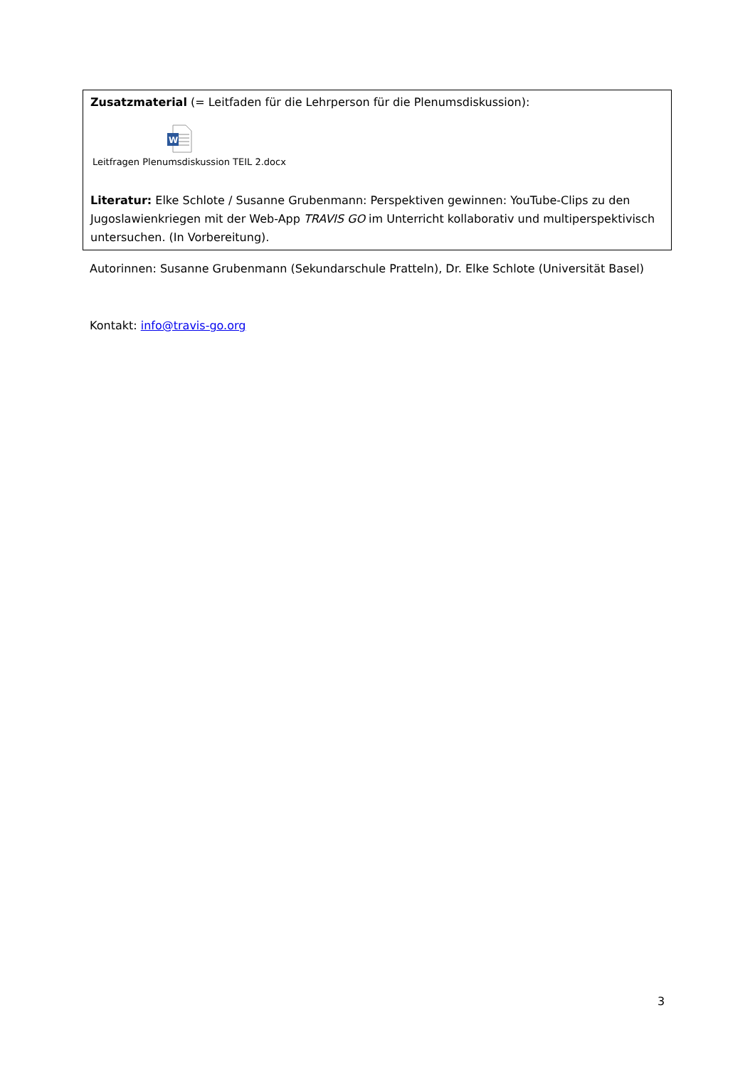Zusatzmaterial (= Leitfaden für die Lehrperson für die Plenumsdiskussion):
W
Leitfragen Plenumsdiskussion TEIL 2.docx
Literatur: Elke Schlote / Susanne Grubenmann: Perspektiven gewinnen: YouTube-Clips zu den Jugoslawienkriegen mit der Web-App TRAVIS GO im Unterricht kollaborativ und multiperspektivisch untersuchen. (In Vorbereitung).
Autorinnen: Susanne Grubenmann (Sekundarschule Pratteln), Dr. Elke Schlote (Universität Basel)
Kontakt: info@travis-go.org
3